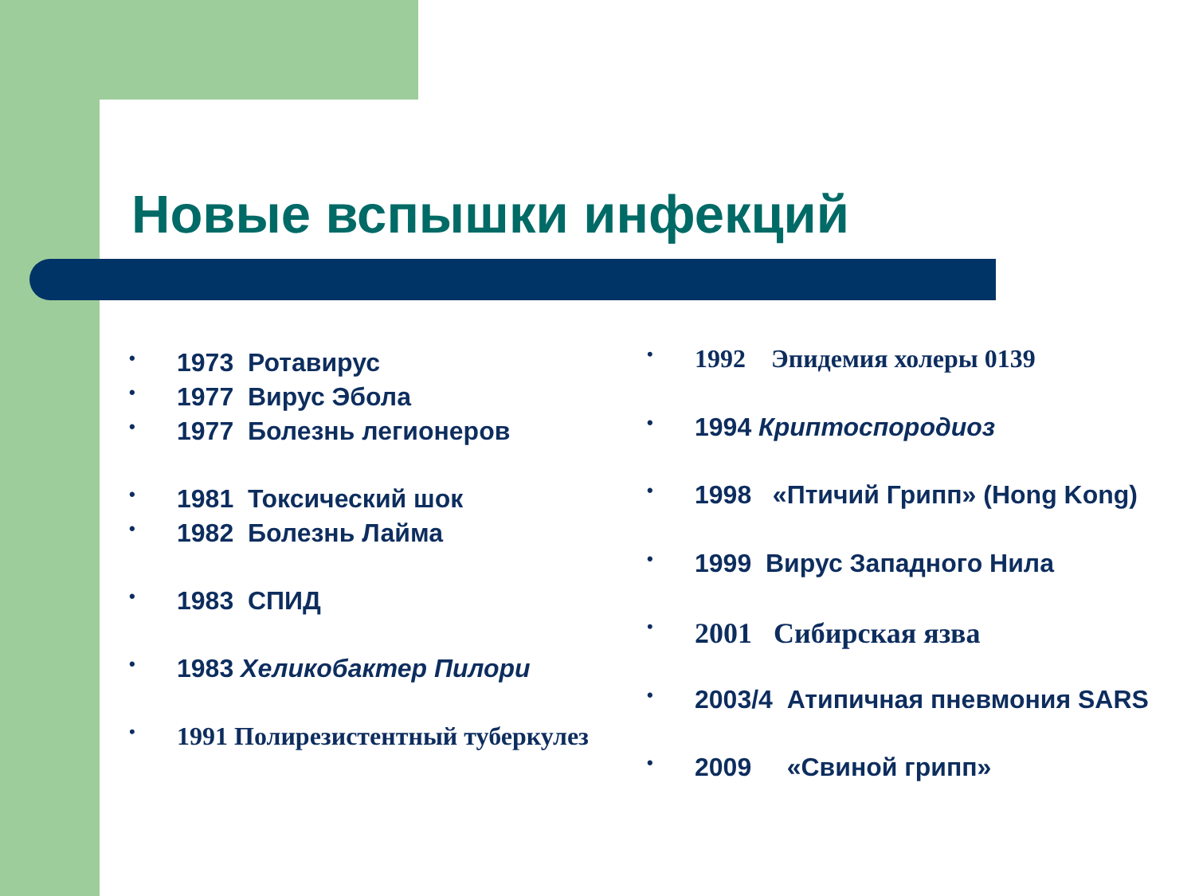Новые вспышки инфекций
1973 Ротавирус
1977 Вирус Эбола
1977 Болезнь легионеров
1981 Токсический шок
1982 Болезнь Лайма
1983 СПИД
1983 Хеликобактер Пилори
1991 Полирезистентный туберкулез
1992 Эпидемия холеры 0139
1994 Криптоспородиоз
1998 «Птичий Грипп» (Hong Kong)
1999 Вирус Западного Нила
2001 Сибирская язва
2003/4 Атипичная пневмония SARS
2009 «Свиной грипп»